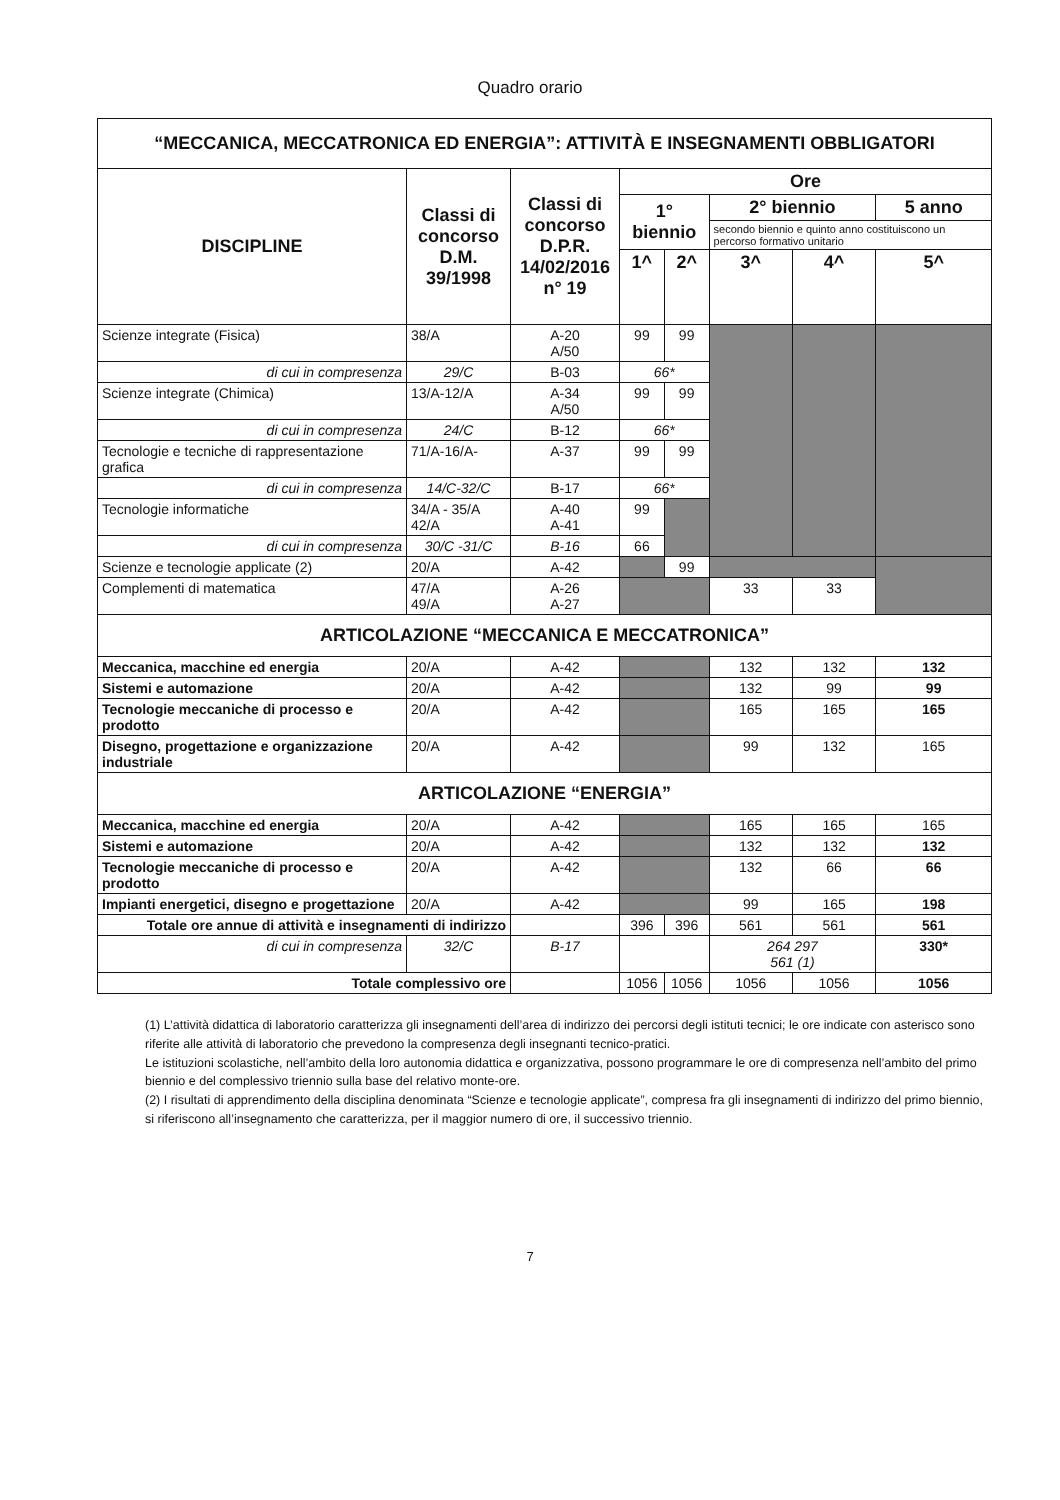Quadro orario
| “MECCANICA, MECCATRONICA ED ENERGIA”: ATTIVITÀ E INSEGNAMENTI OBBLIGATORI | | | | | | | |
| --- | --- | --- | --- | --- | --- | --- | --- |
| DISCIPLINE | Classi di concorso D.M. 39/1998 | Classi di concorso D.P.R. 14/02/2016 n° 19 | Ore | | | | |
| | | | 1° biennio | | 2° biennio | | 5 anno |
| | | | | | secondo biennio e quinto anno costituiscono un percorso formativo unitario | | |
| | | | 1^ | 2^ | 3^ | 4^ | 5^ |
| Scienze integrate (Fisica) | 38/A | A-20 A/50 | 99 | 99 | | | |
| di cui in compresenza | 29/C | B-03 | 66* | | | | |
| Scienze integrate (Chimica) | 13/A-12/A | A-34 A/50 | 99 | 99 | | | |
| di cui in compresenza | 24/C | B-12 | 66* | | | | |
| Tecnologie e tecniche di rappresentazione grafica | 71/A-16/A- | A-37 | 99 | 99 | | | |
| di cui in compresenza | 14/C-32/C | B-17 | 66* | | | | |
| Tecnologie informatiche | 34/A - 35/A 42/A | A-40 A-41 | 99 | | | | |
| di cui in compresenza | 30/C -31/C | B-16 | 66 | | | | |
| Scienze e tecnologie applicate (2) | 20/A | A-42 | | 99 | | | |
| Complementi di matematica | 47/A 49/A | A-26 A-27 | | | 33 | 33 | |
| ARTICOLAZIONE “MECCANICA E MECCATRONICA” | | | | | | | |
| Meccanica, macchine ed energia | 20/A | A-42 | | | 132 | 132 | 132 |
| Sistemi e automazione | 20/A | A-42 | | | 132 | 99 | 99 |
| Tecnologie meccaniche di processo e prodotto | 20/A | A-42 | | | 165 | 165 | 165 |
| Disegno, progettazione e organizzazione industriale | 20/A | A-42 | | | 99 | 132 | 165 |
| ARTICOLAZIONE “ENERGIA” | | | | | | | |
| Meccanica, macchine ed energia | 20/A | A-42 | | | 165 | 165 | 165 |
| Sistemi e automazione | 20/A | A-42 | | | 132 | 132 | 132 |
| Tecnologie meccaniche di processo e prodotto | 20/A | A-42 | | | 132 | 66 | 66 |
| Impianti energetici, disegno e progettazione | 20/A | A-42 | | | 99 | 165 | 198 |
| Totale ore annue di attività e insegnamenti di indirizzo | | | 396 | 396 | 561 | 561 | 561 |
| di cui in compresenza | 32/C | B-17 | | | 264 297 561 (1) | | 330* |
| Totale complessivo ore | | | 1056 | 1056 | 1056 | 1056 | 1056 |
(1) L’attività didattica di laboratorio caratterizza gli insegnamenti dell’area di indirizzo dei percorsi degli istituti tecnici; le ore indicate con asterisco sono riferite alle attività di laboratorio che prevedono la compresenza degli insegnanti tecnico-pratici.
Le istituzioni scolastiche, nell’ambito della loro autonomia didattica e organizzativa, possono programmare le ore di compresenza nell’ambito del primo biennio e del complessivo triennio sulla base del relativo monte-ore.
(2) I risultati di apprendimento della disciplina denominata “Scienze e tecnologie applicate”, compresa fra gli insegnamenti di indirizzo del primo biennio, si riferiscono all’insegnamento che caratterizza, per il maggior numero di ore, il successivo triennio.
7